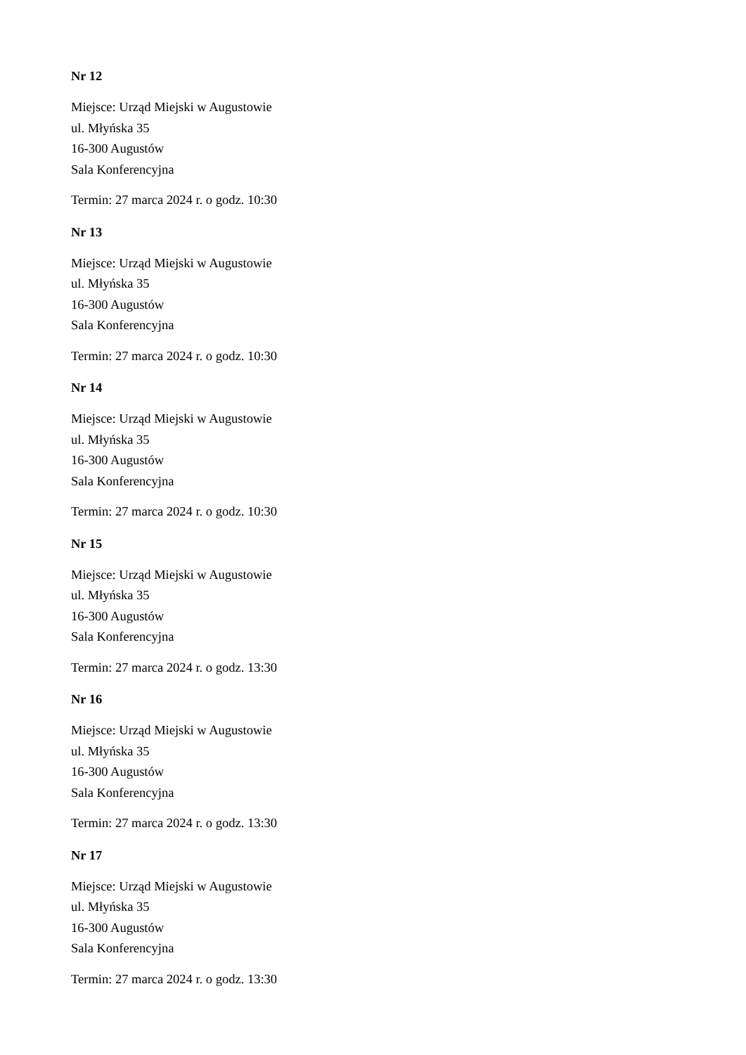Nr 12
Miejsce: Urząd Miejski w Augustowie
ul. Młyńska 35
16-300 Augustów
Sala Konferencyjna
Termin: 27 marca 2024 r. o godz. 10:30
Nr 13
Miejsce: Urząd Miejski w Augustowie
ul. Młyńska 35
16-300 Augustów
Sala Konferencyjna
Termin: 27 marca 2024 r. o godz. 10:30
Nr 14
Miejsce: Urząd Miejski w Augustowie
ul. Młyńska 35
16-300 Augustów
Sala Konferencyjna
Termin: 27 marca 2024 r. o godz. 10:30
Nr 15
Miejsce: Urząd Miejski w Augustowie
ul. Młyńska 35
16-300 Augustów
Sala Konferencyjna
Termin: 27 marca 2024 r. o godz. 13:30
Nr 16
Miejsce: Urząd Miejski w Augustowie
ul. Młyńska 35
16-300 Augustów
Sala Konferencyjna
Termin: 27 marca 2024 r. o godz. 13:30
Nr 17
Miejsce: Urząd Miejski w Augustowie
ul. Młyńska 35
16-300 Augustów
Sala Konferencyjna
Termin: 27 marca 2024 r. o godz. 13:30